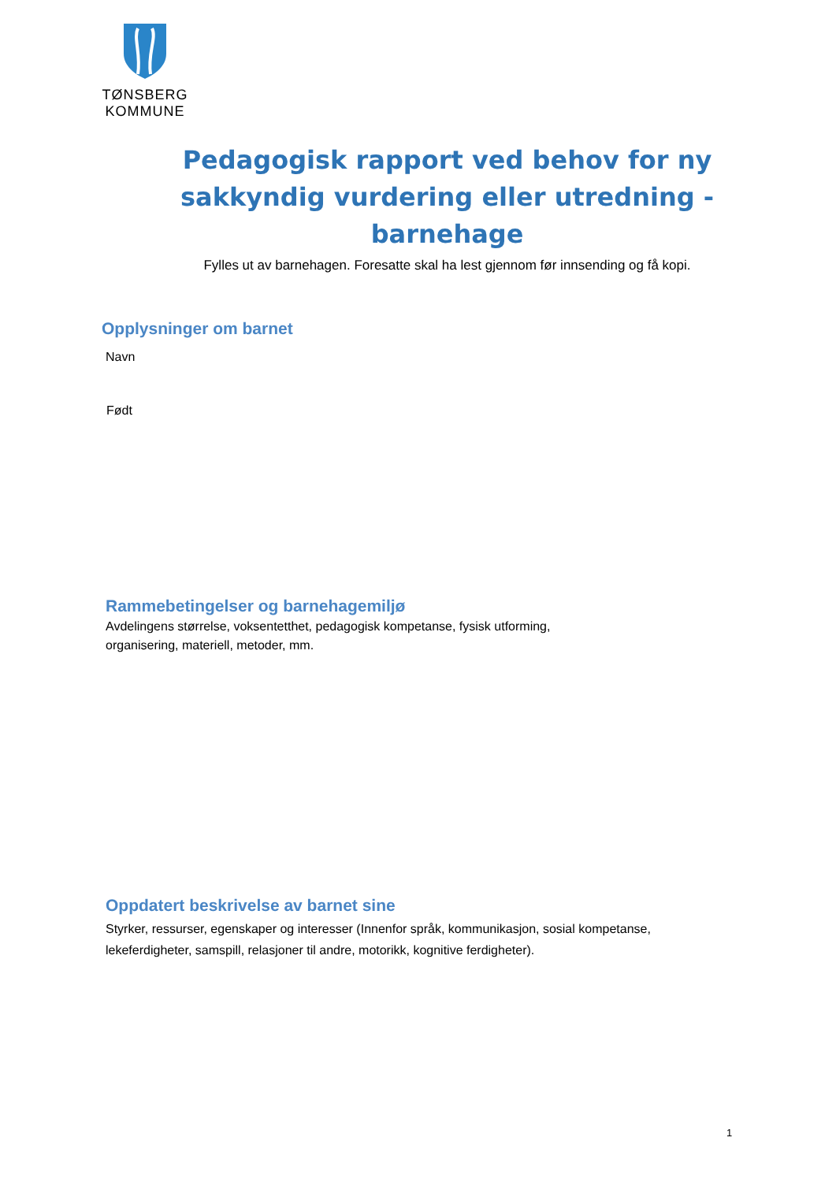TØNSBERG
KOMMUNE
Pedagogisk rapport ved behov for ny sakkyndig vurdering eller utredning - barnehage
Fylles ut av barnehagen. Foresatte skal ha lest gjennom før innsending og få kopi.
Opplysninger om barnet
Navn
Født
Rammebetingelser og barnehagemiljø
Avdelingens størrelse, voksentetthet, pedagogisk kompetanse, fysisk utforming,
organisering, materiell, metoder, mm.
Oppdatert beskrivelse av barnet sine
Styrker, ressurser, egenskaper og interesser (Innenfor språk, kommunikasjon, sosial kompetanse,
lekeferdigheter, samspill, relasjoner til andre, motorikk, kognitive ferdigheter).
1